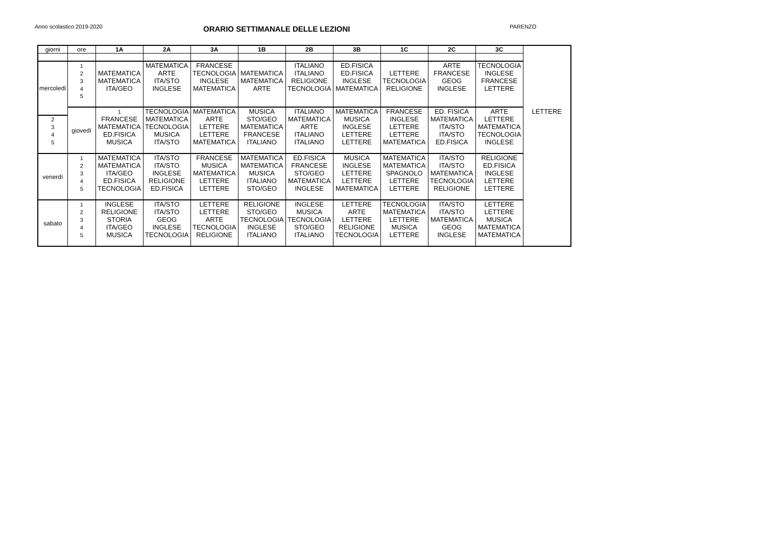Anno scolastico 2019-2020
ORARIO SETTIMANALE DELLE LEZIONI
PARENZO
| giorni | ore | 1A | 2A | 3A | 1B | 2B | 3B | 1C | 2C | 3C | |
| --- | --- | --- | --- | --- | --- | --- | --- | --- | --- | --- | --- |
| mercoledì | 1 | | MATEMATICA | FRANCESE | | ITALIANO | ED.FISICA | | ARTE | TECNOLOGIA | |
| | 2 | MATEMATICA | ARTE | TECNOLOGIA | MATEMATICA | ITALIANO | ED.FISICA | LETTERE | FRANCESE | INGLESE | |
| | 3 | MATEMATICA | ITA/STO | INGLESE | MATEMATICA | RELIGIONE | INGLESE | TECNOLOGIA | GEOG | FRANCESE | |
| | 4 | ITA/GEO | INGLESE | MATEMATICA | ARTE | TECNOLOGIA | MATEMATICA | RELIGIONE | INGLESE | LETTERE | |
| | 5 | | | | | | | | | | |
| | giovedì | 1 | TECNOLOGIA | MATEMATICA | MUSICA | ITALIANO | MATEMATICA | FRANCESE | ED. FISICA | ARTE | LETTERE |
| 2 | | FRANCESE | MATEMATICA | ARTE | STO/GEO | MATEMATICA | MUSICA | INGLESE | MATEMATICA | LETTERE | |
| 3 | | MATEMATICA | TECNOLOGIA | LETTERE | MATEMATICA | ARTE | INGLESE | LETTERE | ITA/STO | MATEMATICA | |
| 4 | | ED.FISICA | MUSICA | LETTERE | FRANCESE | ITALIANO | LETTERE | LETTERE | ITA/STO | TECNOLOGIA | |
| 5 | | MUSICA | ITA/STO | MATEMATICA | ITALIANO | ITALIANO | LETTERE | MATEMATICA | ED.FISICA | INGLESE | |
| venerdì | 1 | MATEMATICA | ITA/STO | FRANCESE | MATEMATICA | ED.FISICA | MUSICA | MATEMATICA | ITA/STO | RELIGIONE | |
| | 2 | MATEMATICA | ITA/STO | MUSICA | MATEMATICA | FRANCESE | INGLESE | MATEMATICA | ITA/STO | ED.FISICA | |
| | 3 | ITA/GEO | INGLESE | MATEMATICA | MUSICA | STO/GEO | LETTERE | SPAGNOLO | MATEMATICA | INGLESE | |
| | 4 | ED.FISICA | RELIGIONE | LETTERE | ITALIANO | MATEMATICA | LETTERE | LETTERE | TECNOLOGIA | LETTERE | |
| | 5 | TECNOLOGIA | ED.FISICA | LETTERE | STO/GEO | INGLESE | MATEMATICA | LETTERE | RELIGIONE | LETTERE | |
| sabato | 1 | INGLESE | ITA/STO | LETTERE | RELIGIONE | INGLESE | LETTERE | TECNOLOGIA | ITA/STO | LETTERE | |
| | 2 | RELIGIONE | ITA/STO | LETTERE | STO/GEO | MUSICA | ARTE | MATEMATICA | ITA/STO | LETTERE | |
| | 3 | STORIA | GEOG | ARTE | TECNOLOGIA | TECNOLOGIA | LETTERE | LETTERE | MATEMATICA | MUSICA | |
| | 4 | ITA/GEO | INGLESE | TECNOLOGIA | INGLESE | STO/GEO | RELIGIONE | MUSICA | GEOG | MATEMATICA | |
| | 5 | MUSICA | TECNOLOGIA | RELIGIONE | ITALIANO | ITALIANO | TECNOLOGIA | LETTERE | INGLESE | MATEMATICA | |